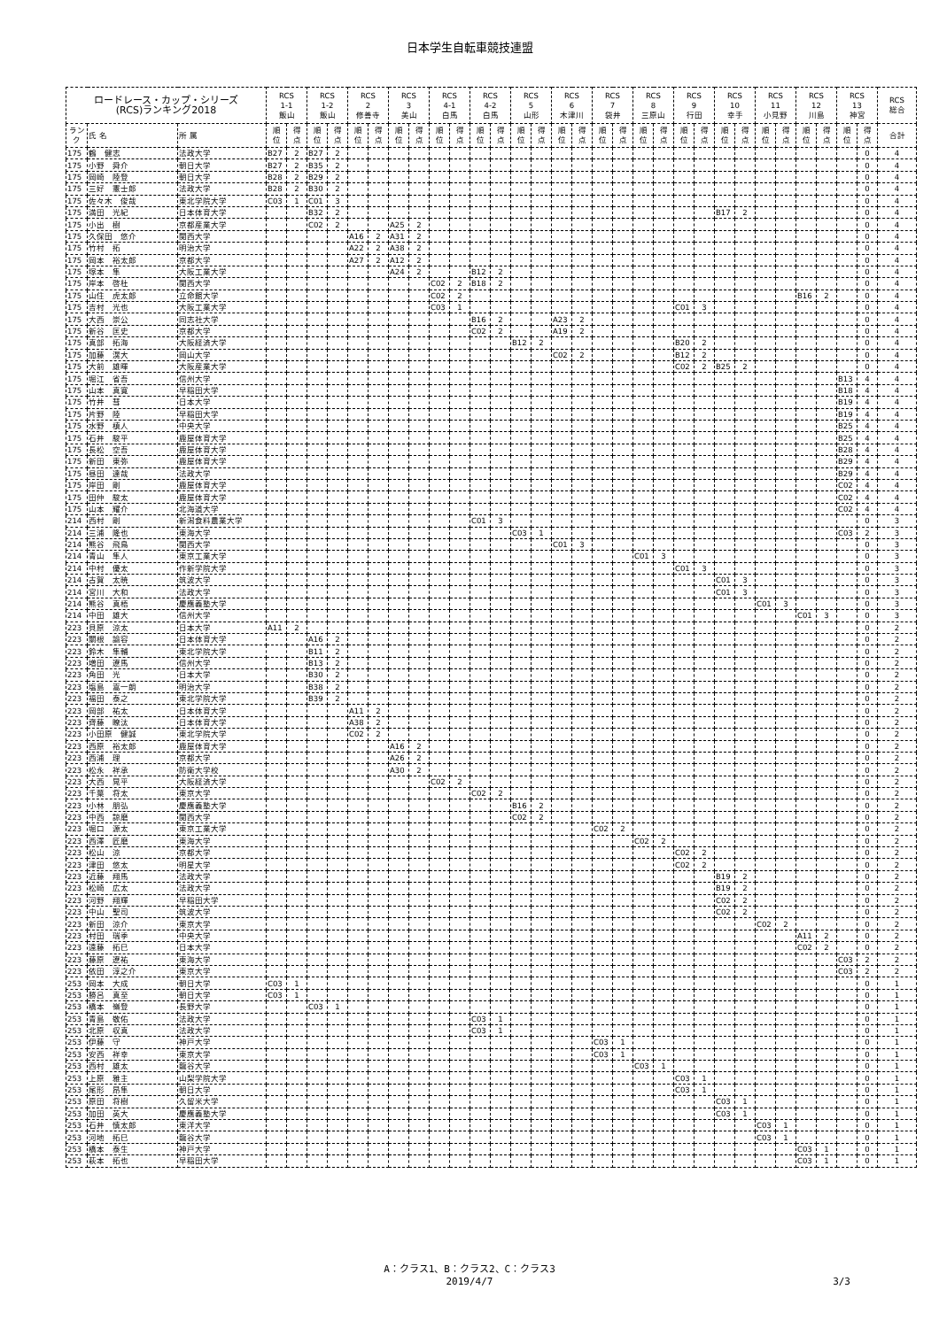日本学生自転車競技連盟
| ロードレース・カップ・シリーズ (RCS)ランキング2018 | | | RCS 1-1 飯山 | | RCS 1-2 飯山 | | RCS 2 修善寺 | | RCS 3 美山 | | RCS 4-1 白馬 | | RCS 4-2 白馬 | | RCS 5 山形 | | RCS 6 木津川 | | RCS 7 袋井 | | RCS 8 三原山 | | RCS 9 行田 | | RCS 10 幸手 | | RCS 11 小見野 | | RCS 12 川島 | | RCS 13 神宮 | | RCS 総合 |
| --- | --- | --- | --- | --- | --- | --- | --- | --- | --- | --- | --- | --- | --- | --- | --- | --- | --- | --- | --- | --- | --- | --- | --- | --- | --- | --- | --- | --- | --- | --- | --- | --- | --- |
| ラン ク | 氏 名 | 所 属 | 順 位 | 得 点 | 順 位 | 得 点 | 順 位 | 得 点 | 順 位 | 得 点 | 順 位 | 得 点 | 順 位 | 得 点 | 順 位 | 得 点 | 順 位 | 得 点 | 順 位 | 得 点 | 順 位 | 得 点 | 順 位 | 得 点 | 順 位 | 得 点 | 順 位 | 得 点 | 順 位 | 得 点 | 順 位 | 得 点 | 合計 |
| 175 | 鶴 健志 | 法政大学 | B27 | 2 | B27 | 2 | | | | | | | | | | | | | | | | | | | | | | | | | | 0 | 4 |
| 175 | 小野 舜介 | 朝日大学 | B27 | 2 | B35 | 2 | | | | | | | | | | | | | | | | | | | | | | | | | | 0 | 4 |
| 175 | 岡崎 陸登 | 朝日大学 | B28 | 2 | B29 | 2 | | | | | | | | | | | | | | | | | | | | | | | | | | 0 | 4 |
| 175 | 三好 憲士郎 | 法政大学 | B28 | 2 | B30 | 2 | | | | | | | | | | | | | | | | | | | | | | | | | | 0 | 4 |
| 175 | 佐々木 俊哉 | 東北学院大学 | C03 | 1 | C01 | 3 | | | | | | | | | | | | | | | | | | | | | | | | | | 0 | 4 |
| 175 | 満田 光紀 | 日本体育大学 | | | B32 | 2 | | | | | | | | | | | | | | | | | | | B17 | 2 | | | | | | 0 | 4 |
| 175 | 小出 樹 | 京都産業大学 | | | C02 | 2 | | | A25 | 2 | | | | | | | | | | | | | | | | | | | | | | 0 | 4 |
| 175 | 久保田 悠介 | 関西大学 | | | | | A16 | 2 | A31 | 2 | | | | | | | | | | | | | | | | | | | | | | 0 | 4 |
| 175 | 竹村 拓 | 明治大学 | | | | | A22 | 2 | A38 | 2 | | | | | | | | | | | | | | | | | | | | | | 0 | 4 |
| 175 | 岡本 裕太郎 | 京都大学 | | | | | A27 | 2 | A12 | 2 | | | | | | | | | | | | | | | | | | | | | | 0 | 4 |
| 175 | 塚本 隼 | 大阪工業大学 | | | | | | | A24 | 2 | | | B12 | 2 | | | | | | | | | | | | | | | | | | 0 | 4 |
| 175 | 岸本 啓杜 | 関西大学 | | | | | | | | | C02 | 2 | B18 | 2 | | | | | | | | | | | | | | | | | | 0 | 4 |
| 175 | 山住 虎太郎 | 立命館大学 | | | | | | | | | C02 | 2 | | | | | | | | | | | | | | | | | B16 | 2 | | 0 | 4 |
| 175 | 吉村 光也 | 大阪工業大学 | | | | | | | | | C03 | 1 | | | | | | | | | | | C01 | 3 | | | | | | | | 0 | 4 |
| 175 | 大西 崇公 | 同志社大学 | | | | | | | | | | | B16 | 2 | | | A23 | 2 | | | | | | | | | | | | | | 0 | 4 |
| 175 | 新谷 匡史 | 京都大学 | | | | | | | | | | | C02 | 2 | | | A19 | 2 | | | | | | | | | | | | | | 0 | 4 |
| 175 | 真部 拓海 | 大阪経済大学 | | | | | | | | | | | | | B12 | 2 | | | | | | | B20 | 2 | | | | | | | | 0 | 4 |
| 175 | 加藤 滉大 | 岡山大学 | | | | | | | | | | | | | | | C02 | 2 | | | | | B12 | 2 | | | | | | | | 0 | 4 |
| 175 | 大前 雄暉 | 大阪産業大学 | | | | | | | | | | | | | | | | | | | | | C02 | 2 | B25 | 2 | | | | | | 0 | 4 |
| 175 | 堀江 省吾 | 信州大学 | | | | | | | | | | | | | | | | | | | | | | | | | | | | | B13 | 4 | 4 |
| 175 | 山本 真寛 | 早稲田大学 | | | | | | | | | | | | | | | | | | | | | | | | | | | | | B18 | 4 | 4 |
| 175 | 竹井 彗 | 日本大学 | | | | | | | | | | | | | | | | | | | | | | | | | | | | | B19 | 4 | 4 |
| 175 | 片野 陸 | 早稲田大学 | | | | | | | | | | | | | | | | | | | | | | | | | | | | | B19 | 4 | 4 |
| 175 | 水野 槙人 | 中央大学 | | | | | | | | | | | | | | | | | | | | | | | | | | | | | B25 | 4 | 4 |
| 175 | 石井 駿平 | 鹿屋体育大学 | | | | | | | | | | | | | | | | | | | | | | | | | | | | | B25 | 4 | 4 |
| 175 | 長松 空吾 | 鹿屋体育大学 | | | | | | | | | | | | | | | | | | | | | | | | | | | | | B28 | 4 | 4 |
| 175 | 新田 東弥 | 鹿屋体育大学 | | | | | | | | | | | | | | | | | | | | | | | | | | | | | B29 | 4 | 4 |
| 175 | 昼田 達哉 | 法政大学 | | | | | | | | | | | | | | | | | | | | | | | | | | | | | B29 | 4 | 4 |
| 175 | 岸田 剛 | 鹿屋体育大学 | | | | | | | | | | | | | | | | | | | | | | | | | | | | | C02 | 4 | 4 |
| 175 | 田仲 駿太 | 鹿屋体育大学 | | | | | | | | | | | | | | | | | | | | | | | | | | | | | C02 | 4 | 4 |
| 175 | 山本 耀介 | 北海道大学 | | | | | | | | | | | | | | | | | | | | | | | | | | | | | C02 | 4 | 4 |
| 214 | 西村 剛 | 新潟食料農業大学 | | | | | | | | | | | C01 | 3 | | | | | | | | | | | | | | | | | | 0 | 3 |
| 214 | 三浦 隆也 | 東海大学 | | | | | | | | | | | | | C03 | 1 | | | | | | | | | | | | | | | C03 | 2 | 3 |
| 214 | 熊谷 飛鳥 | 関西大学 | | | | | | | | | | | | | | | C01 | 3 | | | | | | | | | | | | | | 0 | 3 |
| 214 | 青山 隼人 | 東京工業大学 | | | | | | | | | | | | | | | | | | | C01 | 3 | | | | | | | | | | 0 | 3 |
| 214 | 中村 優太 | 作新学院大学 | | | | | | | | | | | | | | | | | | | | | C01 | 3 | | | | | | | | 0 | 3 |
| 214 | 古賀 太暁 | 筑波大学 | | | | | | | | | | | | | | | | | | | | | | | C01 | 3 | | | | | | 0 | 3 |
| 214 | 宮川 大和 | 法政大学 | | | | | | | | | | | | | | | | | | | | | | | C01 | 3 | | | | | | 0 | 3 |
| 214 | 熊谷 真梧 | 慶應義塾大学 | | | | | | | | | | | | | | | | | | | | | | | | | C01 | 3 | | | | 0 | 3 |
| 214 | 中田 雄大 | 信州大学 | | | | | | | | | | | | | | | | | | | | | | | | | | | C01 | 3 | | 0 | 3 |
| 223 | 貝原 涼太 | 日本大学 | A11 | 2 | | | | | | | | | | | | | | | | | | | | | | | | | | | | 0 | 2 |
| 223 | 關根 諭容 | 日本体育大学 | | | A16 | 2 | | | | | | | | | | | | | | | | | | | | | | | | | | 0 | 2 |
| 223 | 鈴木 隼輔 | 東北学院大学 | | | B11 | 2 | | | | | | | | | | | | | | | | | | | | | | | | | | 0 | 2 |
| 223 | 増田 遼馬 | 信州大学 | | | B13 | 2 | | | | | | | | | | | | | | | | | | | | | | | | | | 0 | 2 |
| 223 | 角田 光 | 日本大学 | | | B30 | 2 | | | | | | | | | | | | | | | | | | | | | | | | | | 0 | 2 |
| 223 | 塩島 嵩一朗 | 明治大学 | | | B38 | 2 | | | | | | | | | | | | | | | | | | | | | | | | | | 0 | 2 |
| 223 | 福田 泰之 | 東北学院大学 | | | B39 | 2 | | | | | | | | | | | | | | | | | | | | | | | | | | 0 | 2 |
| 223 | 岡部 祐太 | 日本体育大学 | | | | | A11 | 2 | | | | | | | | | | | | | | | | | | | | | | | | 0 | 2 |
| 223 | 齊藤 瞭汰 | 日本体育大学 | | | | | A38 | 2 | | | | | | | | | | | | | | | | | | | | | | | | 0 | 2 |
| 223 | 小田原 健誠 | 東北学院大学 | | | | | C02 | 2 | | | | | | | | | | | | | | | | | | | | | | | | 0 | 2 |
| 223 | 西原 裕太郎 | 鹿屋体育大学 | | | | | | | A16 | 2 | | | | | | | | | | | | | | | | | | | | | | 0 | 2 |
| 223 | 西浦 理 | 京都大学 | | | | | | | A26 | 2 | | | | | | | | | | | | | | | | | | | | | | 0 | 2 |
| 223 | 松永 祥承 | 防衛大学校 | | | | | | | A30 | 2 | | | | | | | | | | | | | | | | | | | | | | 0 | 2 |
| 223 | 大西 晃平 | 大阪経済大学 | | | | | | | | | C02 | 2 | | | | | | | | | | | | | | | | | | | | 0 | 2 |
| 223 | 千葉 将太 | 東京大学 | | | | | | | | | | | C02 | 2 | | | | | | | | | | | | | | | | | | 0 | 2 |
| 223 | 小林 朋弘 | 慶應義塾大学 | | | | | | | | | | | | | B16 | 2 | | | | | | | | | | | | | | | | 0 | 2 |
| 223 | 中西 諒磨 | 関西大学 | | | | | | | | | | | | | C02 | 2 | | | | | | | | | | | | | | | | 0 | 2 |
| 223 | 堀口 源太 | 東京工業大学 | | | | | | | | | | | | | | | | | C02 | 2 | | | | | | | | | | | | 0 | 2 |
| 223 | 西澤 匠磨 | 東海大学 | | | | | | | | | | | | | | | | | | | C02 | 2 | | | | | | | | | | 0 | 2 |
| 223 | 松山 涼 | 京都大学 | | | | | | | | | | | | | | | | | | | | | C02 | 2 | | | | | | | | 0 | 2 |
| 223 | 津田 悠太 | 明星大学 | | | | | | | | | | | | | | | | | | | | | C02 | 2 | | | | | | | | 0 | 2 |
| 223 | 近藤 翔馬 | 法政大学 | | | | | | | | | | | | | | | | | | | | | | | B19 | 2 | | | | | | 0 | 2 |
| 223 | 松崎 広太 | 法政大学 | | | | | | | | | | | | | | | | | | | | | | | B19 | 2 | | | | | | 0 | 2 |
| 223 | 河野 翔輝 | 早稲田大学 | | | | | | | | | | | | | | | | | | | | | | | C02 | 2 | | | | | | 0 | 2 |
| 223 | 中山 聖司 | 筑波大学 | | | | | | | | | | | | | | | | | | | | | | | C02 | 2 | | | | | | 0 | 2 |
| 223 | 新田 涼介 | 東京大学 | | | | | | | | | | | | | | | | | | | | | | | | | C02 | 2 | | | | 0 | 2 |
| 223 | 村田 瑞季 | 中央大学 | | | | | | | | | | | | | | | | | | | | | | | | | | | A11 | 2 | | 0 | 2 |
| 223 | 遠藤 拓巳 | 日本大学 | | | | | | | | | | | | | | | | | | | | | | | | | | | C02 | 2 | | 0 | 2 |
| 223 | 藤原 遼祐 | 東海大学 | | | | | | | | | | | | | | | | | | | | | | | | | | | | | C03 | 2 | 2 |
| 223 | 依田 淳之介 | 東京大学 | | | | | | | | | | | | | | | | | | | | | | | | | | | | | C03 | 2 | 2 |
| 253 | 岡本 大成 | 朝日大学 | C03 | 1 | | | | | | | | | | | | | | | | | | | | | | | | | | | | 0 | 1 |
| 253 | 勝呂 真至 | 朝日大学 | C03 | 1 | | | | | | | | | | | | | | | | | | | | | | | | | | | | 0 | 1 |
| 253 | 橋本 嶺登 | 長野大学 | | | C03 | 1 | | | | | | | | | | | | | | | | | | | | | | | | | | 0 | 1 |
| 253 | 青島 敬佑 | 法政大学 | | | | | | | | | | | C03 | 1 | | | | | | | | | | | | | | | | | | 0 | 1 |
| 253 | 北原 収真 | 法政大学 | | | | | | | | | | | C03 | 1 | | | | | | | | | | | | | | | | | | 0 | 1 |
| 253 | 伊藤 守 | 神戸大学 | | | | | | | | | | | | | | | | | C03 | 1 | | | | | | | | | | | | 0 | 1 |
| 253 | 安西 祥幸 | 東京大学 | | | | | | | | | | | | | | | | | C03 | 1 | | | | | | | | | | | | 0 | 1 |
| 253 | 西村 雄太 | 龍谷大学 | | | | | | | | | | | | | | | | | | | C03 | 1 | | | | | | | | | | 0 | 1 |
| 253 | 上原 雅主 | 山梨学院大学 | | | | | | | | | | | | | | | | | | | | | C03 | 1 | | | | | | | | 0 | 1 |
| 253 | 尾形 昂隼 | 朝日大学 | | | | | | | | | | | | | | | | | | | | | C03 | 1 | | | | | | | | 0 | 1 |
| 253 | 原田 将樹 | 久留米大学 | | | | | | | | | | | | | | | | | | | | | | | C03 | 1 | | | | | | 0 | 1 |
| 253 | 加田 英大 | 慶應義塾大学 | | | | | | | | | | | | | | | | | | | | | | | C03 | 1 | | | | | | 0 | 1 |
| 253 | 石井 慎太郎 | 東洋大学 | | | | | | | | | | | | | | | | | | | | | | | | | C03 | 1 | | | | 0 | 1 |
| 253 | 河地 拓巳 | 龍谷大学 | | | | | | | | | | | | | | | | | | | | | | | | | C03 | 1 | | | | 0 | 1 |
| 253 | 橋本 泰生 | 神戸大学 | | | | | | | | | | | | | | | | | | | | | | | | | | | C03 | 1 | | 0 | 1 |
| 253 | 萩本 拓也 | 早稲田大学 | | | | | | | | | | | | | | | | | | | | | | | | | | | C03 | 1 | | 0 | 1 |
A：クラス1、B：クラス2、C：クラス3
2019/4/7
3/3